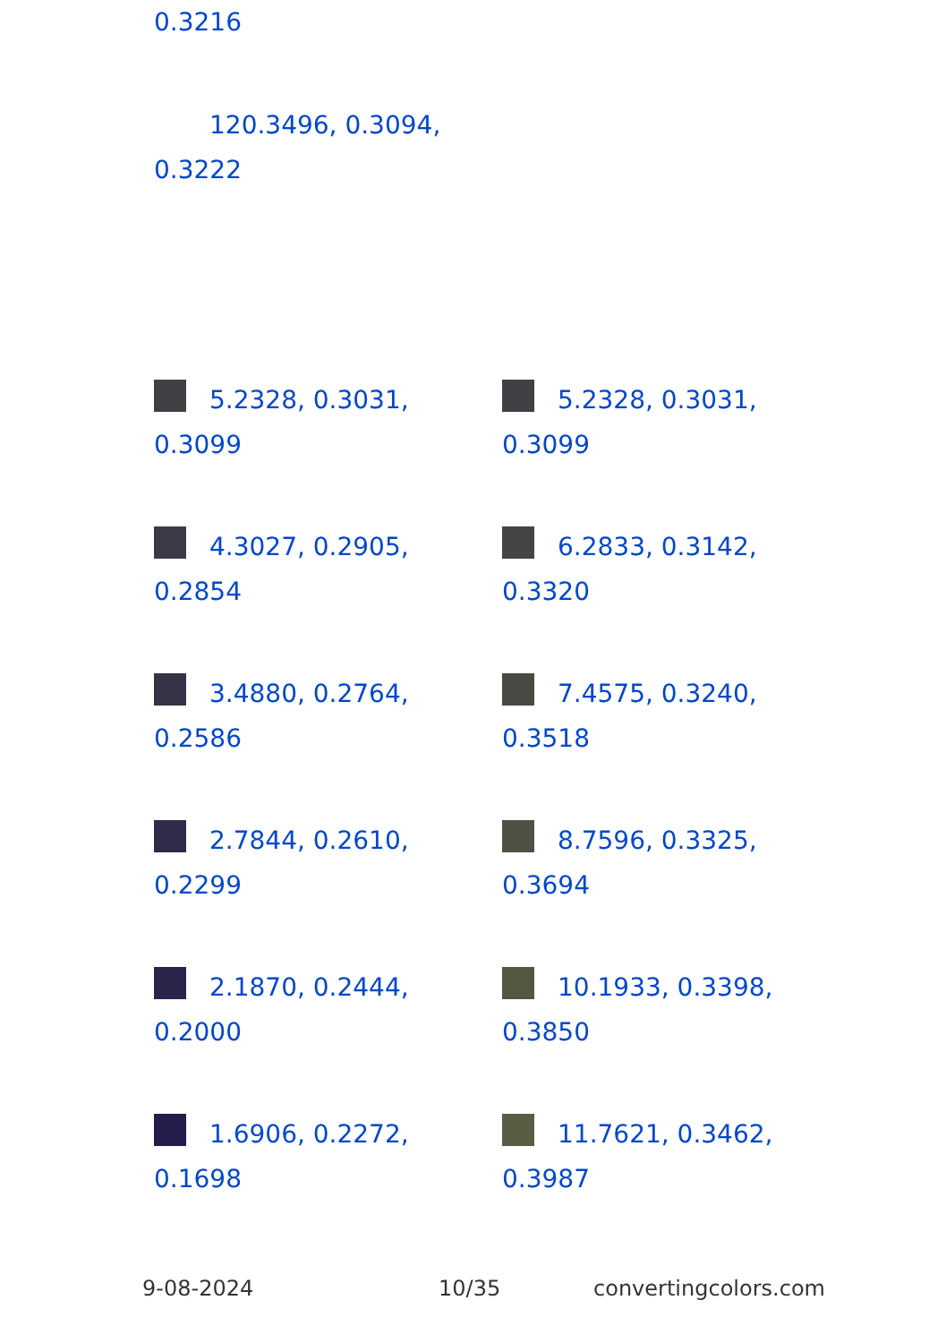0.3216
120.3496, 0.3094, 0.3222
5.2328, 0.3031, 0.3099
5.2328, 0.3031, 0.3099
4.3027, 0.2905, 0.2854
6.2833, 0.3142, 0.3320
3.4880, 0.2764, 0.2586
7.4575, 0.3240, 0.3518
2.7844, 0.2610, 0.2299
8.7596, 0.3325, 0.3694
2.1870, 0.2444, 0.2000
10.1933, 0.3398, 0.3850
1.6906, 0.2272, 0.1698
11.7621, 0.3462, 0.3987
9-08-2024 10/35 convertingcolors.com